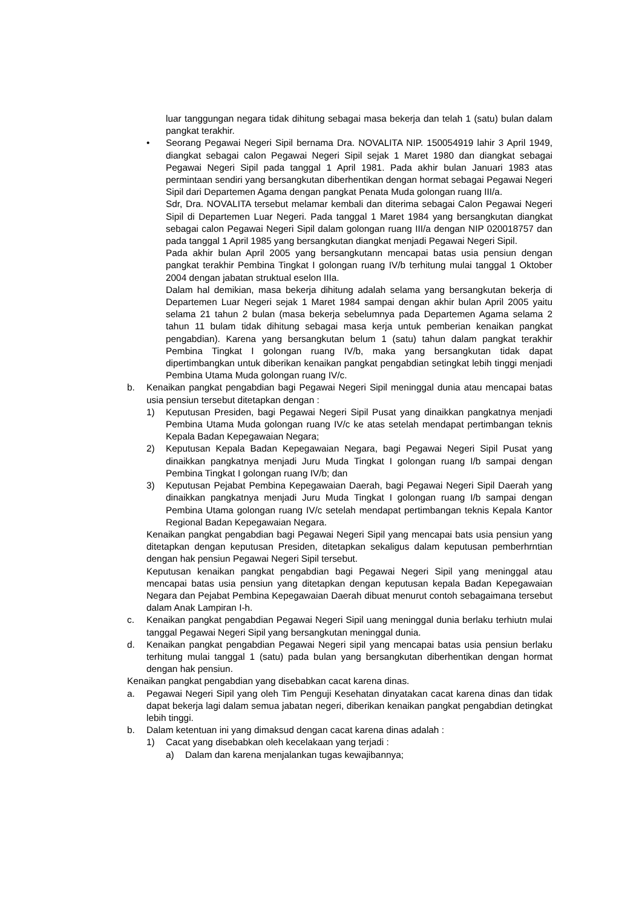luar tanggungan negara tidak dihitung sebagai masa bekerja dan telah 1 (satu) bulan dalam pangkat terakhir.
• Seorang Pegawai Negeri Sipil bernama Dra. NOVALITA NIP. 150054919 lahir 3 April 1949, diangkat sebagai calon Pegawai Negeri Sipil sejak 1 Maret 1980 dan diangkat sebagai Pegawai Negeri Sipil pada tanggal 1 April 1981. Pada akhir bulan Januari 1983 atas permintaan sendiri yang bersangkutan diberhentikan dengan hormat sebagai Pegawai Negeri Sipil dari Departemen Agama dengan pangkat Penata Muda golongan ruang III/a.
Sdr, Dra. NOVALITA tersebut melamar kembali dan diterima sebagai Calon Pegawai Negeri Sipil di Departemen Luar Negeri. Pada tanggal 1 Maret 1984 yang bersangkutan diangkat sebagai calon Pegawai Negeri Sipil dalam golongan ruang III/a dengan NIP 020018757 dan pada tanggal 1 April 1985 yang bersangkutan diangkat menjadi Pegawai Negeri Sipil.
Pada akhir bulan April 2005 yang bersangkutann mencapai batas usia pensiun dengan pangkat terakhir Pembina Tingkat I golongan ruang IV/b terhitung mulai tanggal 1 Oktober 2004 dengan jabatan struktual eselon IIIa.
Dalam hal demikian, masa bekerja dihitung adalah selama yang bersangkutan bekerja di Departemen Luar Negeri sejak 1 Maret 1984 sampai dengan akhir bulan April 2005 yaitu selama 21 tahun 2 bulan (masa bekerja sebelumnya pada Departemen Agama selama 2 tahun 11 bulam tidak dihitung sebagai masa kerja untuk pemberian kenaikan pangkat pengabdian). Karena yang bersangkutan belum 1 (satu) tahun dalam pangkat terakhir Pembina Tingkat I golongan ruang IV/b, maka yang bersangkutan tidak dapat dipertimbangkan untuk diberikan kenaikan pangkat pengabdian setingkat lebih tinggi menjadi Pembina Utama Muda golongan ruang IV/c.
b. Kenaikan pangkat pengabdian bagi Pegawai Negeri Sipil meninggal dunia atau mencapai batas usia pensiun tersebut ditetapkan dengan :
1) Keputusan Presiden, bagi Pegawai Negeri Sipil Pusat yang dinaikkan pangkatnya menjadi Pembina Utama Muda golongan ruang IV/c ke atas setelah mendapat pertimbangan teknis Kepala Badan Kepegawaian Negara;
2) Keputusan Kepala Badan Kepegawaian Negara, bagi Pegawai Negeri Sipil Pusat yang dinaikkan pangkatnya menjadi Juru Muda Tingkat I golongan ruang I/b sampai dengan Pembina Tingkat I golongan ruang IV/b; dan
3) Keputusan Pejabat Pembina Kepegawaian Daerah, bagi Pegawai Negeri Sipil Daerah yang dinaikkan pangkatnya menjadi Juru Muda Tingkat I golongan ruang I/b sampai dengan Pembina Utama golongan ruang IV/c setelah mendapat pertimbangan teknis Kepala Kantor Regional Badan Kepegawaian Negara.
Kenaikan pangkat pengabdian bagi Pegawai Negeri Sipil yang mencapai bats usia pensiun yang ditetapkan dengan keputusan Presiden, ditetapkan sekaligus dalam keputusan pemberhrntian dengan hak pensiun Pegawai Negeri Sipil tersebut.
Keputusan kenaikan pangkat pengabdian bagi Pegawai Negeri Sipil yang meninggal atau mencapai batas usia pensiun yang ditetapkan dengan keputusan kepala Badan Kepegawaian Negara dan Pejabat Pembina Kepegawaian Daerah dibuat menurut contoh sebagaimana tersebut dalam Anak Lampiran I-h.
c. Kenaikan pangkat pengabdian Pegawai Negeri Sipil uang meninggal dunia berlaku terhiutn mulai tanggal Pegawai Negeri Sipil yang bersangkutan meninggal dunia.
d. Kenaikan pangkat pengabdian Pegawai Negeri sipil yang mencapai batas usia pensiun berlaku terhitung mulai tanggal 1 (satu) pada bulan yang bersangkutan diberhentikan dengan hormat dengan hak pensiun.
Kenaikan pangkat pengabdian yang disebabkan cacat karena dinas.
a. Pegawai Negeri Sipil yang oleh Tim Penguji Kesehatan dinyatakan cacat karena dinas dan tidak dapat bekerja lagi dalam semua jabatan negeri, diberikan kenaikan pangkat pengabdian detingkat lebih tinggi.
b. Dalam ketentuan ini yang dimaksud dengan cacat karena dinas adalah :
1) Cacat yang disebabkan oleh kecelakaan yang terjadi :
a) Dalam dan karena menjalankan tugas kewajibannya;